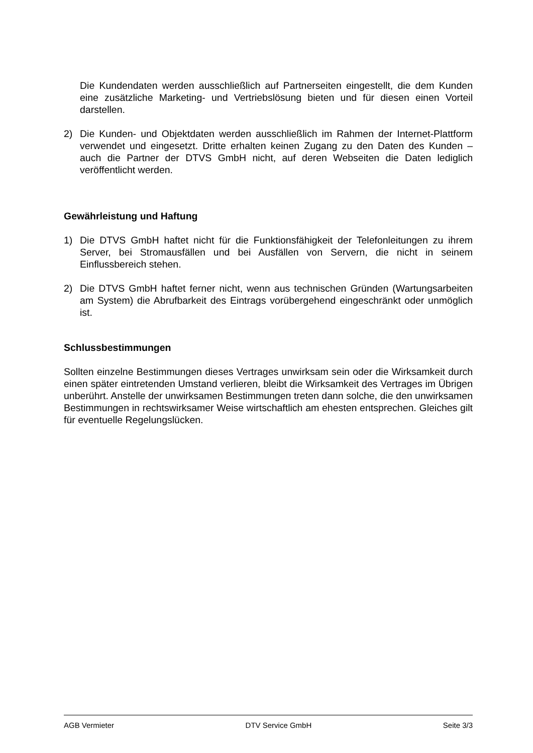Die Kundendaten werden ausschließlich auf Partnerseiten eingestellt, die dem Kunden eine zusätzliche Marketing- und Vertriebslösung bieten und für diesen einen Vorteil darstellen.
2) Die Kunden- und Objektdaten werden ausschließlich im Rahmen der Internet-Plattform verwendet und eingesetzt. Dritte erhalten keinen Zugang zu den Daten des Kunden – auch die Partner der DTVS GmbH nicht, auf deren Webseiten die Daten lediglich veröffentlicht werden.
Gewährleistung und Haftung
1) Die DTVS GmbH haftet nicht für die Funktionsfähigkeit der Telefonleitungen zu ihrem Server, bei Stromausfällen und bei Ausfällen von Servern, die nicht in seinem Einflussbereich stehen.
2) Die DTVS GmbH haftet ferner nicht, wenn aus technischen Gründen (Wartungsarbeiten am System) die Abrufbarkeit des Eintrags vorübergehend eingeschränkt oder unmöglich ist.
Schlussbestimmungen
Sollten einzelne Bestimmungen dieses Vertrages unwirksam sein oder die Wirksamkeit durch einen später eintretenden Umstand verlieren, bleibt die Wirksamkeit des Vertrages im Übrigen unberührt. Anstelle der unwirksamen Bestimmungen treten dann solche, die den unwirksamen Bestimmungen in rechtswirksamer Weise wirtschaftlich am ehesten entsprechen. Gleiches gilt für eventuelle Regelungslücken.
AGB Vermieter DTV Service GmbH Seite 3/3